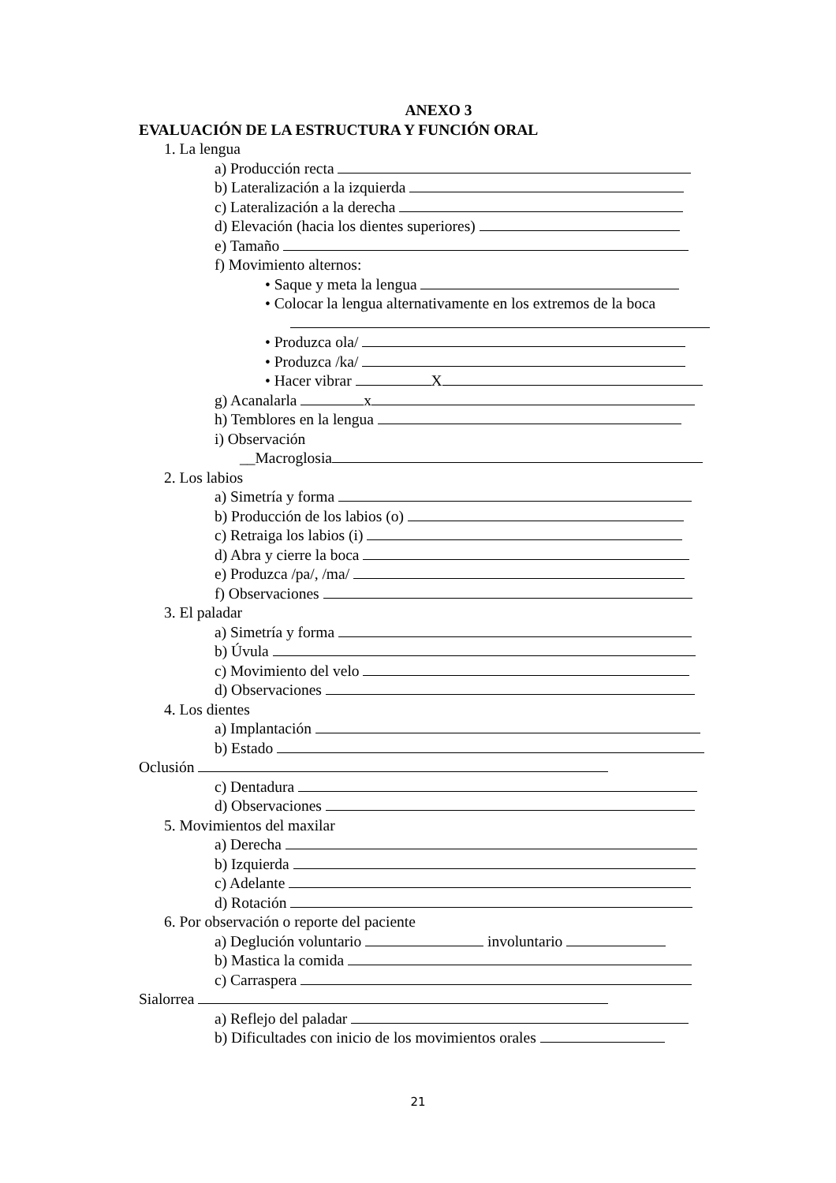ANEXO 3
EVALUACIÓN DE LA ESTRUCTURA Y FUNCIÓN ORAL
1. La lengua
a) Producción recta
b) Lateralización a la izquierda
c) Lateralización a la derecha
d) Elevación (hacia los dientes superiores)
e) Tamaño
f) Movimiento alternos:
• Saque y meta la lengua
• Colocar la lengua alternativamente en los extremos de la boca
• Produzca ola/
• Produzca /ka/
• Hacer vibrar X
g) Acanalarla x
h) Temblores en la lengua
i) Observación
__Macroglosia
2. Los labios
a) Simetría y forma
b) Producción de los labios (o)
c) Retraiga los labios (i)
d) Abra y cierre la boca
e) Produzca /pa/, /ma/
f) Observaciones
3. El paladar
a) Simetría y forma
b) Úvula
c) Movimiento del velo
d) Observaciones
4. Los dientes
a) Implantación
b) Estado
Oclusión
c) Dentadura
d) Observaciones
5. Movimientos del maxilar
a) Derecha
b) Izquierda
c) Adelante
d) Rotación
6. Por observación o reporte del paciente
a) Deglución voluntario involuntario
b) Mastica la comida
c) Carraspera
Sialorrea
a) Reflejo del paladar
b) Dificultades con inicio de los movimientos orales
21